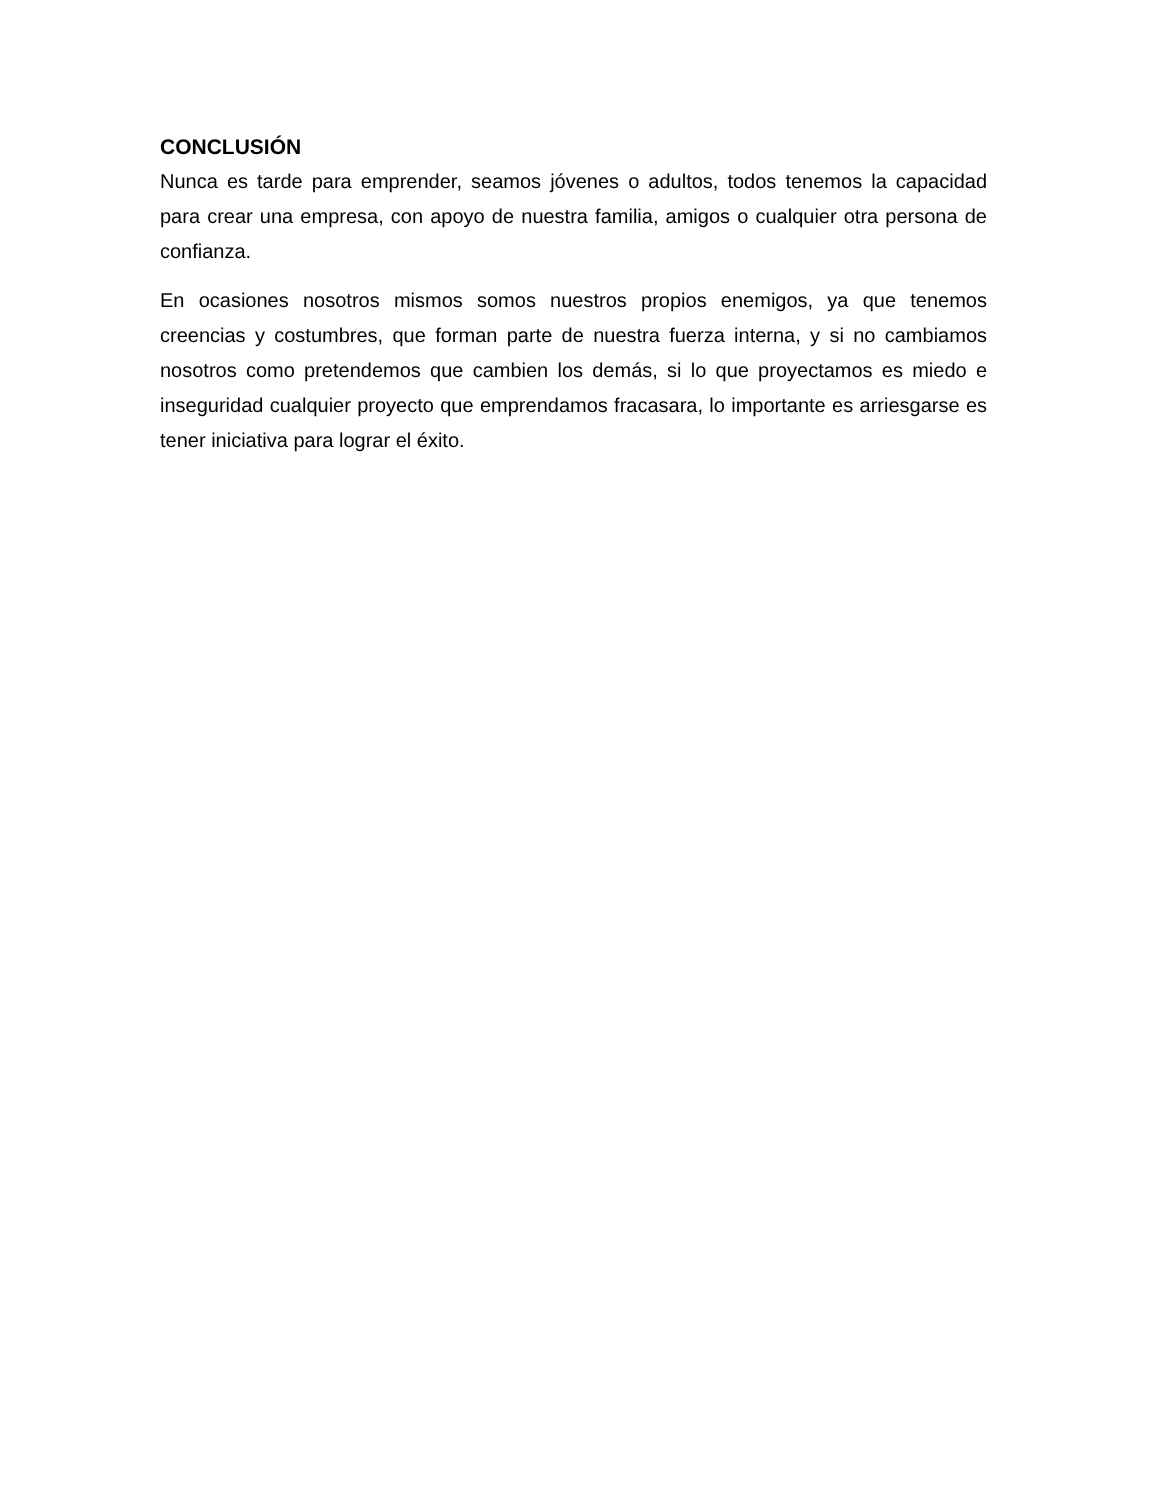CONCLUSIÓN
Nunca es tarde para emprender, seamos jóvenes o adultos, todos tenemos la capacidad para crear una empresa, con apoyo de nuestra familia, amigos o cualquier otra persona de confianza.
En ocasiones nosotros mismos somos nuestros propios enemigos, ya que tenemos creencias y costumbres, que forman parte de nuestra fuerza interna, y si no cambiamos nosotros como pretendemos que cambien los demás, si lo que proyectamos es miedo e inseguridad cualquier proyecto que emprendamos fracasara, lo importante es arriesgarse es tener iniciativa para lograr el éxito.